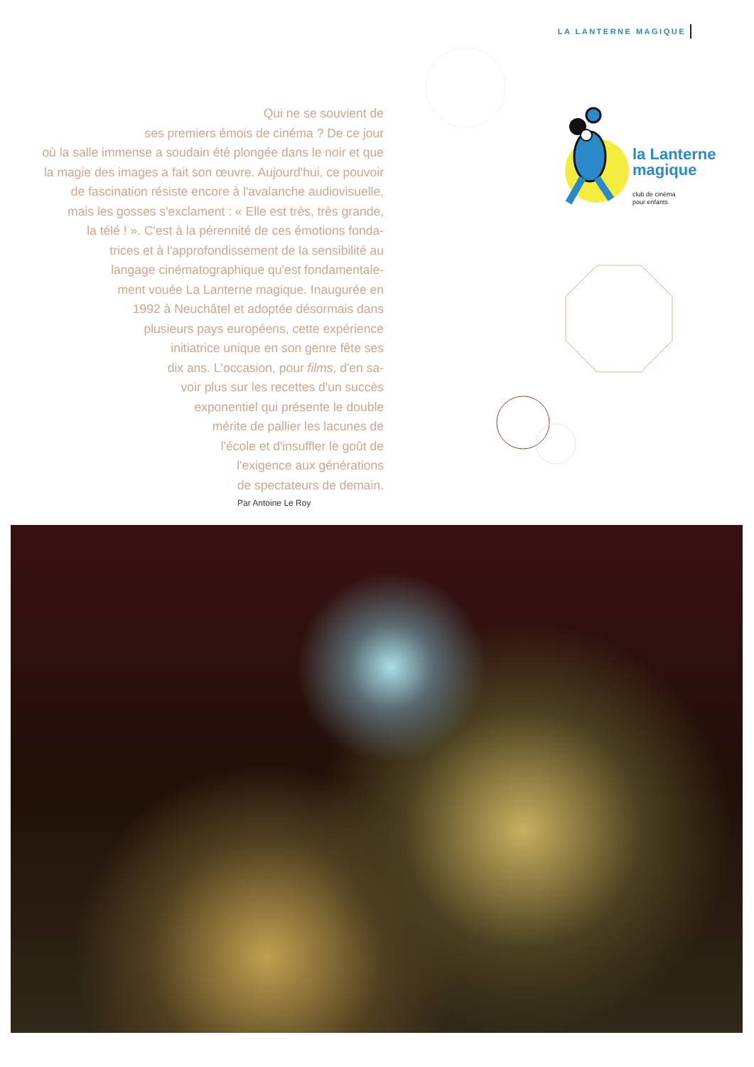LA LANTERNE MAGIQUE
Qui ne se souvient de
ses premiers émois de cinéma ? De ce jour
où la salle immense a soudain été plongée dans le noir et que
la magie des images a fait son œuvre. Aujourd'hui, ce pouvoir
de fascination résiste encore à l'avalanche audiovisuelle,
mais les gosses s'exclament : « Elle est très, très grande,
la télé ! ». C'est à la pérennité de ces émotions fonda-
trices et à l'approfondissement de la sensibilité au
langage cinématographique qu'est fondamentale-
ment vouée La Lanterne magique. Inaugurée en
1992 à Neuchâtel et adoptée désormais dans
plusieurs pays européens, cette expérience
initiatrice unique en son genre fête ses
dix ans. L'occasion, pour films, d'en sa-
voir plus sur les recettes d'un succès
exponentiel qui présente le double
mérite de pallier les lacunes de
l'école et d'insuffler le goût de
l'exigence aux générations
de spectateurs de demain.
Par Antoine Le Roy
la Lanterne
magique
club de cinéma
pour enfants